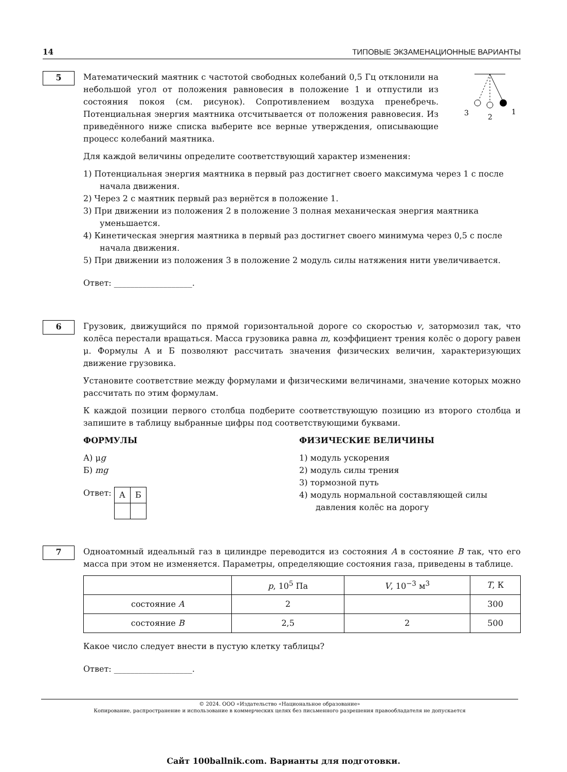14 ТИПОВЫЕ ЭКЗАМЕНАЦИОННЫЕ ВАРИАНТЫ
5
Математический маятник с частотой свободных колебаний 0,5 Гц отклонили на небольшой угол от положения равновесия в положение 1 и отпустили из состояния покоя (см. рисунок). Сопротивлением воздуха пренебречь. Потенциальная энергия маятника отсчитывается от положения равновесия. Из приведённого ниже списка выберите все верные утверждения, описывающие процесс колебаний маятника.
3
2
1
Для каждой величины определите соответствующий характер изменения:
1) Потенциальная энергия маятника в первый раз достигнет своего максимума через 1 с после начала движения.
2) Через 2 с маятник первый раз вернётся в положение 1.
3) При движении из положения 2 в положение 3 полная механическая энергия маятника уменьшается.
4) Кинетическая энергия маятника в первый раз достигнет своего минимума через 0,5 с после начала движения.
5) При движении из положения 3 в положение 2 модуль силы натяжения нити увеличивается.
Ответ: ___________________.
6
Грузовик, движущийся по прямой горизонтальной дороге со скоростью v, затормозил так, что колёса перестали вращаться. Масса грузовика равна m, коэффициент трения колёс о дорогу равен μ. Формулы А и Б позволяют рассчитать значения физических величин, характеризующих движение грузовика.
Установите соответствие между формулами и физическими величинами, значение которых можно рассчитать по этим формулам.
К каждой позиции первого столбца подберите соответствующую позицию из второго столбца и запишите в таблицу выбранные цифры под соответствующими буквами.
ФОРМУЛЫ
А) μg
Б) mg
Ответ:
| А | Б |
ФИЗИЧЕСКИЕ ВЕЛИЧИНЫ
1) модуль ускорения
2) модуль силы трения
3) тормозной путь
4) модуль нормальной составляющей силы давления колёс на дорогу
7
Одноатомный идеальный газ в цилиндре переводится из состояния A в состояние B так, что его масса при этом не изменяется. Параметры, определяющие состояния газа, приведены в таблице.
| | p , 10<sup>5</sup> Па | V , 10<sup>−3</sup> м<sup>3</sup> | T , К |
| --- | --- | --- | --- |
| состояние A | 2 | | 300 |
| состояние B | 2,5 | 2 | 500 |
Какое число следует внести в пустую клетку таблицы?
Ответ: ___________________.
© 2024. ООО «Издательство «Национальное образование»
Копирование, распространение и использование в коммерческих целях без письменного разрешения правообладателя не допускается
Сайт 100ballnik.com. Варианты для подготовки.